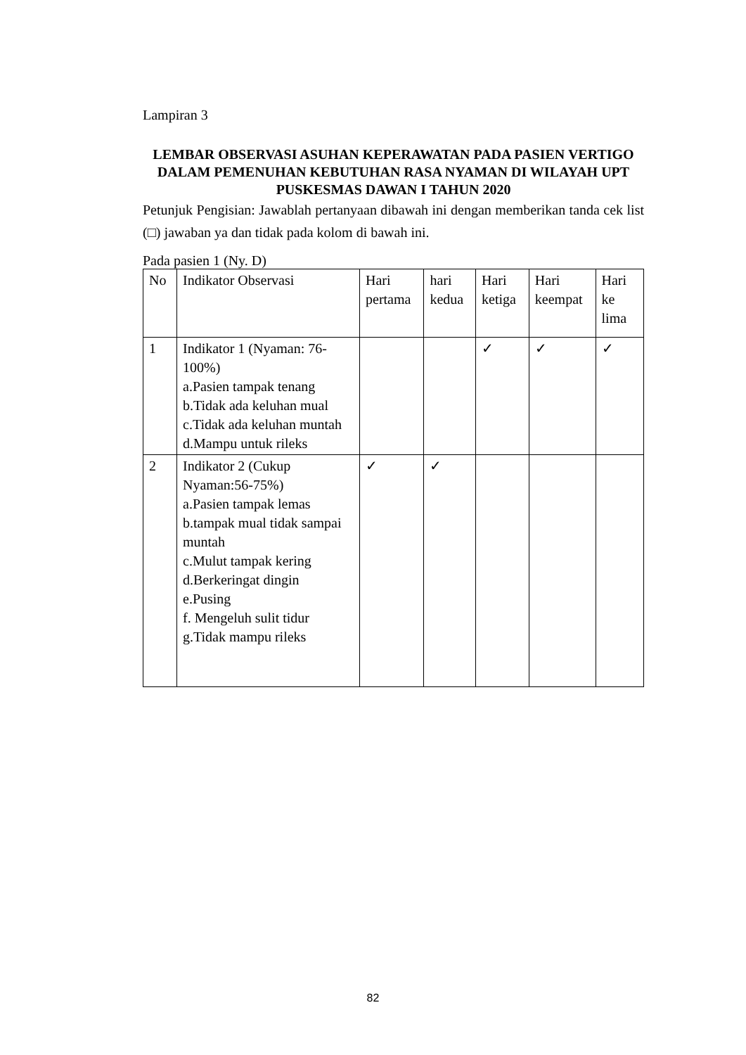Lampiran 3
LEMBAR OBSERVASI ASUHAN KEPERAWATAN PADA PASIEN VERTIGO DALAM PEMENUHAN KEBUTUHAN RASA NYAMAN DI WILAYAH UPT PUSKESMAS DAWAN I TAHUN 2020
Petunjuk Pengisian: Jawablah pertanyaan dibawah ini dengan memberikan tanda cek list (□) jawaban ya dan tidak pada kolom di bawah ini.
Pada pasien 1 (Ny. D)
| No | Indikator Observasi | Hari pertama | hari kedua | Hari ketiga | Hari keempat | Hari ke lima |
| 1 | Indikator 1 (Nyaman: 76-100%) a.Pasien tampak tenang b.Tidak ada keluhan mual c.Tidak ada keluhan muntah d.Mampu untuk rileks | | | ✓ | ✓ | ✓ |
| 2 | Indikator 2 (Cukup Nyaman:56-75%) a.Pasien tampak lemas b.tampak mual tidak sampai muntah c.Mulut tampak kering d.Berkeringat dingin e.Pusing f. Mengeluh sulit tidur g.Tidak mampu rileks | ✓ | ✓ | | | |
82